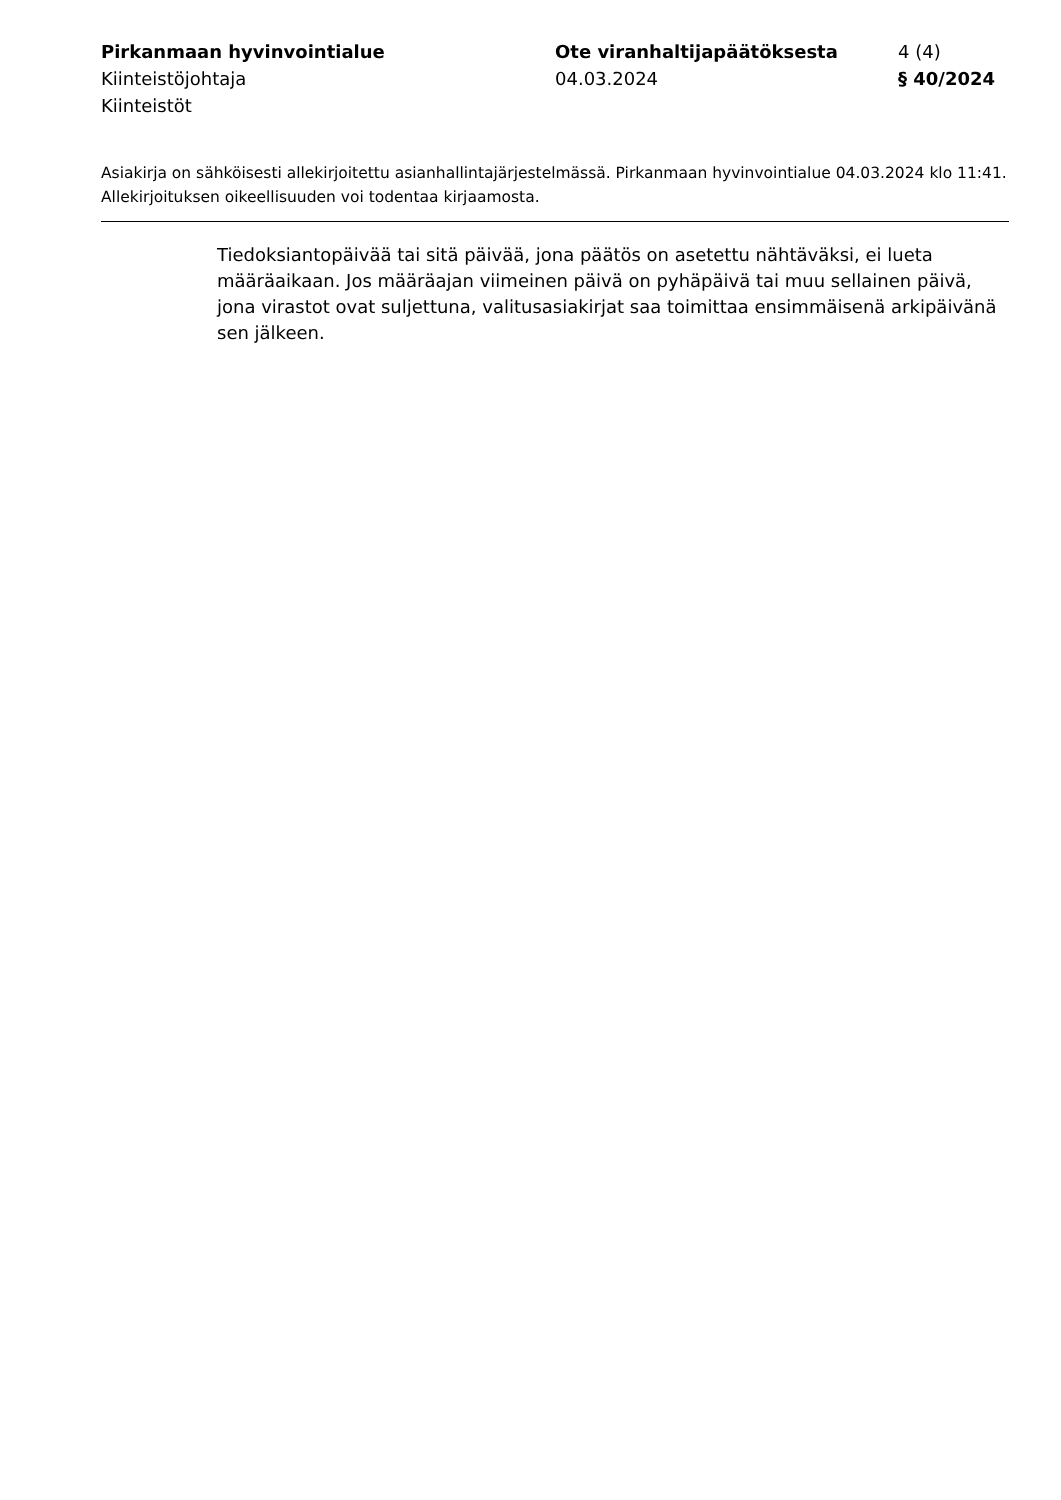Pirkanmaan hyvinvointialue
Kiinteistöjohtaja
Kiinteistöt
Ote viranhaltijapäätöksesta
04.03.2024
4 (4)
§ 40/2024
Asiakirja on sähköisesti allekirjoitettu asianhallintajärjestelmässä. Pirkanmaan hyvinvointialue 04.03.2024 klo 11:41. Allekirjoituksen oikeellisuuden voi todentaa kirjaamosta.
Tiedoksiantopäivää tai sitä päivää, jona päätös on asetettu nähtäväksi, ei lueta määräaikaan. Jos määräajan viimeinen päivä on pyhäpäivä tai muu sellainen päivä, jona virastot ovat suljettuna, valitusasiakirjat saa toimittaa ensimmäisenä arkipäivänä sen jälkeen.